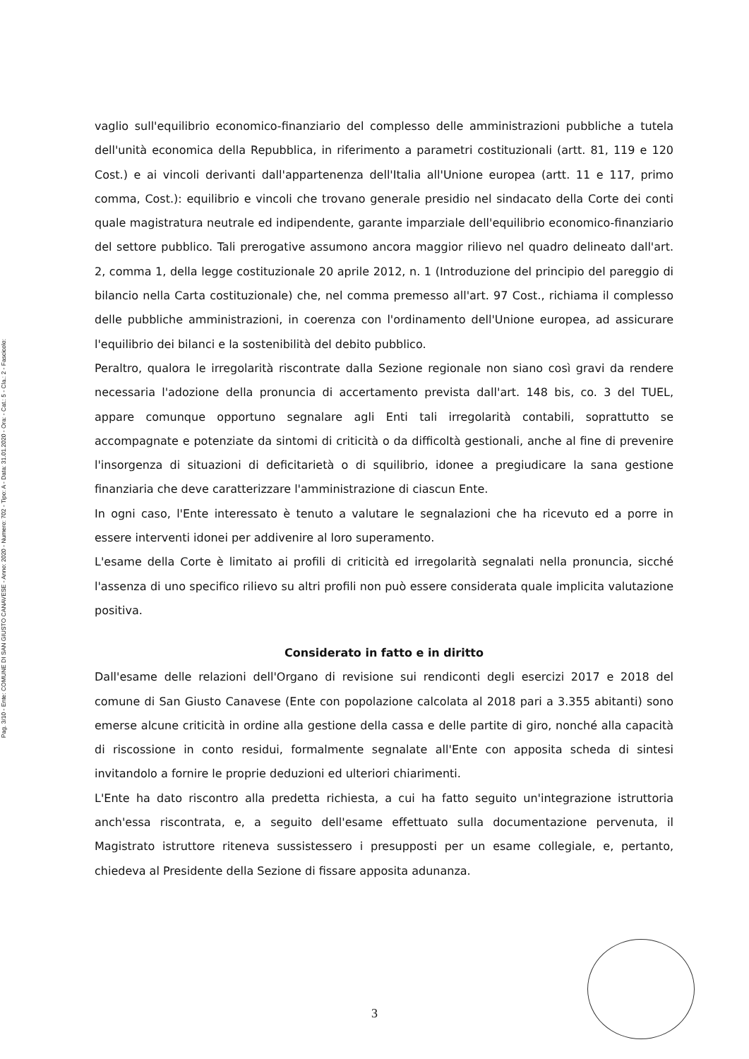Pag. 3/10 - Ente: COMUNE DI SAN GIUSTO CANAVESE - Anno: 2020 - Numero: 702 - Tipo: A - Data: 31.01.2020 - Ora: - Cat.: 5 - Cla.: 2 - Fascicolo:
vaglio sull'equilibrio economico-finanziario del complesso delle amministrazioni pubbliche a tutela dell'unità economica della Repubblica, in riferimento a parametri costituzionali (artt. 81, 119 e 120 Cost.) e ai vincoli derivanti dall'appartenenza dell'Italia all'Unione europea (artt. 11 e 117, primo comma, Cost.): equilibrio e vincoli che trovano generale presidio nel sindacato della Corte dei conti quale magistratura neutrale ed indipendente, garante imparziale dell'equilibrio economico-finanziario del settore pubblico. Tali prerogative assumono ancora maggior rilievo nel quadro delineato dall'art. 2, comma 1, della legge costituzionale 20 aprile 2012, n. 1 (Introduzione del principio del pareggio di bilancio nella Carta costituzionale) che, nel comma premesso all'art. 97 Cost., richiama il complesso delle pubbliche amministrazioni, in coerenza con l'ordinamento dell'Unione europea, ad assicurare l'equilibrio dei bilanci e la sostenibilità del debito pubblico.
Peraltro, qualora le irregolarità riscontrate dalla Sezione regionale non siano così gravi da rendere necessaria l'adozione della pronuncia di accertamento prevista dall'art. 148 bis, co. 3 del TUEL, appare comunque opportuno segnalare agli Enti tali irregolarità contabili, soprattutto se accompagnate e potenziate da sintomi di criticità o da difficoltà gestionali, anche al fine di prevenire l'insorgenza di situazioni di deficitarietà o di squilibrio, idonee a pregiudicare la sana gestione finanziaria che deve caratterizzare l'amministrazione di ciascun Ente.
In ogni caso, l'Ente interessato è tenuto a valutare le segnalazioni che ha ricevuto ed a porre in essere interventi idonei per addivenire al loro superamento.
L'esame della Corte è limitato ai profili di criticità ed irregolarità segnalati nella pronuncia, sicché l'assenza di uno specifico rilievo su altri profili non può essere considerata quale implicita valutazione positiva.
Considerato in fatto e in diritto
Dall'esame delle relazioni dell'Organo di revisione sui rendiconti degli esercizi 2017 e 2018 del comune di San Giusto Canavese (Ente con popolazione calcolata al 2018 pari a 3.355 abitanti) sono emerse alcune criticità in ordine alla gestione della cassa e delle partite di giro, nonché alla capacità di riscossione in conto residui, formalmente segnalate all'Ente con apposita scheda di sintesi invitandolo a fornire le proprie deduzioni ed ulteriori chiarimenti.
L'Ente ha dato riscontro alla predetta richiesta, a cui ha fatto seguito un'integrazione istruttoria anch'essa riscontrata, e, a seguito dell'esame effettuato sulla documentazione pervenuta, il Magistrato istruttore riteneva sussistessero i presupposti per un esame collegiale, e, pertanto, chiedeva al Presidente della Sezione di fissare apposita adunanza.
3